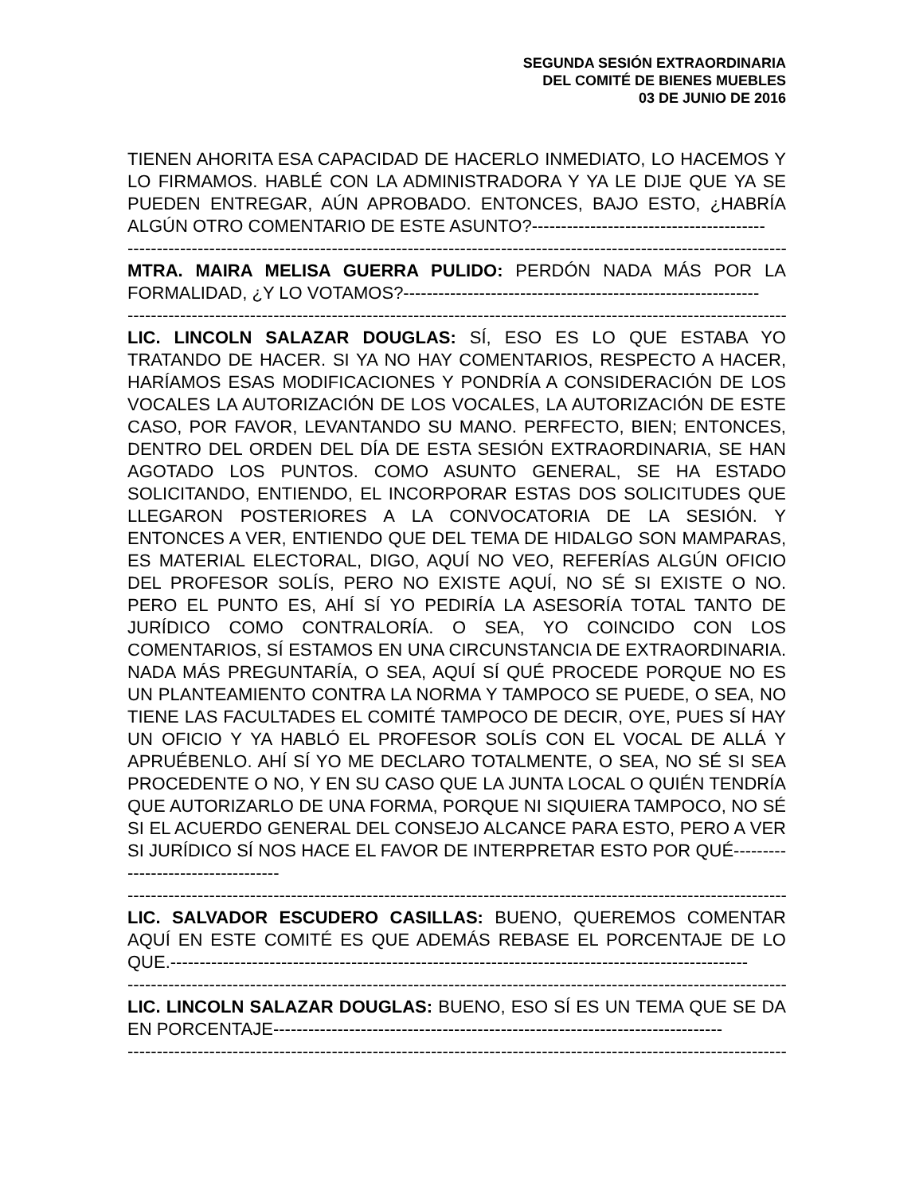SEGUNDA SESIÓN EXTRAORDINARIA
DEL COMITÉ DE BIENES MUEBLES
03 DE JUNIO DE 2016
TIENEN AHORITA ESA CAPACIDAD DE HACERLO INMEDIATO, LO HACEMOS Y LO FIRMAMOS. HABLÉ CON LA ADMINISTRADORA Y YA LE DIJE QUE YA SE PUEDEN ENTREGAR, AÚN APROBADO. ENTONCES, BAJO ESTO, ¿HABRÍA ALGÚN OTRO COMENTARIO DE ESTE ASUNTO?----------------------------------------
------------------------------------------------------------------------------------------------------------------------
MTRA. MAIRA MELISA GUERRA PULIDO: PERDÓN NADA MÁS POR LA FORMALIDAD, ¿Y LO VOTAMOS?-------------------------------------------------------------
------------------------------------------------------------------------------------------------------------------------
LIC. LINCOLN SALAZAR DOUGLAS: SÍ, ESO ES LO QUE ESTABA YO TRATANDO DE HACER. SI YA NO HAY COMENTARIOS, RESPECTO A HACER, HARÍAMOS ESAS MODIFICACIONES Y PONDRÍA A CONSIDERACIÓN DE LOS VOCALES LA AUTORIZACIÓN DE LOS VOCALES, LA AUTORIZACIÓN DE ESTE CASO, POR FAVOR, LEVANTANDO SU MANO. PERFECTO, BIEN; ENTONCES, DENTRO DEL ORDEN DEL DÍA DE ESTA SESIÓN EXTRAORDINARIA, SE HAN AGOTADO LOS PUNTOS. COMO ASUNTO GENERAL, SE HA ESTADO SOLICITANDO, ENTIENDO, EL INCORPORAR ESTAS DOS SOLICITUDES QUE LLEGARON POSTERIORES A LA CONVOCATORIA DE LA SESIÓN. Y ENTONCES A VER, ENTIENDO QUE DEL TEMA DE HIDALGO SON MAMPARAS, ES MATERIAL ELECTORAL, DIGO, AQUÍ NO VEO, REFERÍAS ALGÚN OFICIO DEL PROFESOR SOLÍS, PERO NO EXISTE AQUÍ, NO SÉ SI EXISTE O NO. PERO EL PUNTO ES, AHÍ SÍ YO PEDIRÍA LA ASESORÍA TOTAL TANTO DE JURÍDICO COMO CONTRALORÍA. O SEA, YO COINCIDO CON LOS COMENTARIOS, SÍ ESTAMOS EN UNA CIRCUNSTANCIA DE EXTRAORDINARIA. NADA MÁS PREGUNTARÍA, O SEA, AQUÍ SÍ QUÉ PROCEDE PORQUE NO ES UN PLANTEAMIENTO CONTRA LA NORMA Y TAMPOCO SE PUEDE, O SEA, NO TIENE LAS FACULTADES EL COMITÉ TAMPOCO DE DECIR, OYE, PUES SÍ HAY UN OFICIO Y YA HABLÓ EL PROFESOR SOLÍS CON EL VOCAL DE ALLÁ Y APRUÉBENLO. AHÍ SÍ YO ME DECLARO TOTALMENTE, O SEA, NO SÉ SI SEA PROCEDENTE O NO, Y EN SU CASO QUE LA JUNTA LOCAL O QUIÉN TENDRÍA QUE AUTORIZARLO DE UNA FORMA, PORQUE NI SIQUIERA TAMPOCO, NO SÉ SI EL ACUERDO GENERAL DEL CONSEJO ALCANCE PARA ESTO, PERO A VER SI JURÍDICO SÍ NOS HACE EL FAVOR DE INTERPRETAR ESTO POR QUÉ-----------------------------------
------------------------------------------------------------------------------------------------------------------------
LIC. SALVADOR ESCUDERO CASILLAS: BUENO, QUEREMOS COMENTAR AQUÍ EN ESTE COMITÉ ES QUE ADEMÁS REBASE EL PORCENTAJE DE LO QUE.---------------------------------------------------------------------------------------------------
------------------------------------------------------------------------------------------------------------------------
LIC. LINCOLN SALAZAR DOUGLAS: BUENO, ESO SÍ ES UN TEMA QUE SE DA EN PORCENTAJE-----------------------------------------------------------------------------
------------------------------------------------------------------------------------------------------------------------